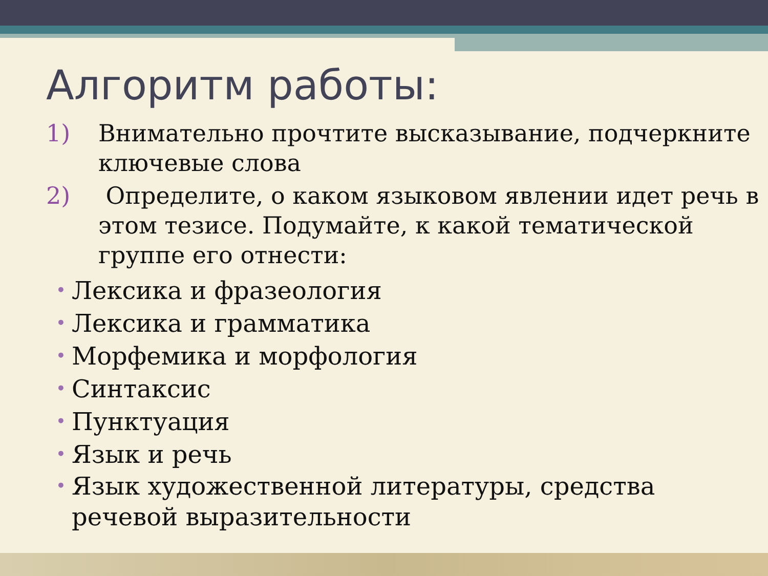Алгоритм работы:
1) Внимательно прочтите высказывание, подчеркните ключевые слова
2) Определите, о каком языковом явлении идет речь в этом тезисе. Подумайте, к какой тематической группе его отнести:
•
Лексика и фразеология
•
Лексика и грамматика
•
Морфемика и морфология
•
Синтаксис
•
Пунктуация
•
Язык и речь
•
Язык художественной литературы, средства речевой выразительности